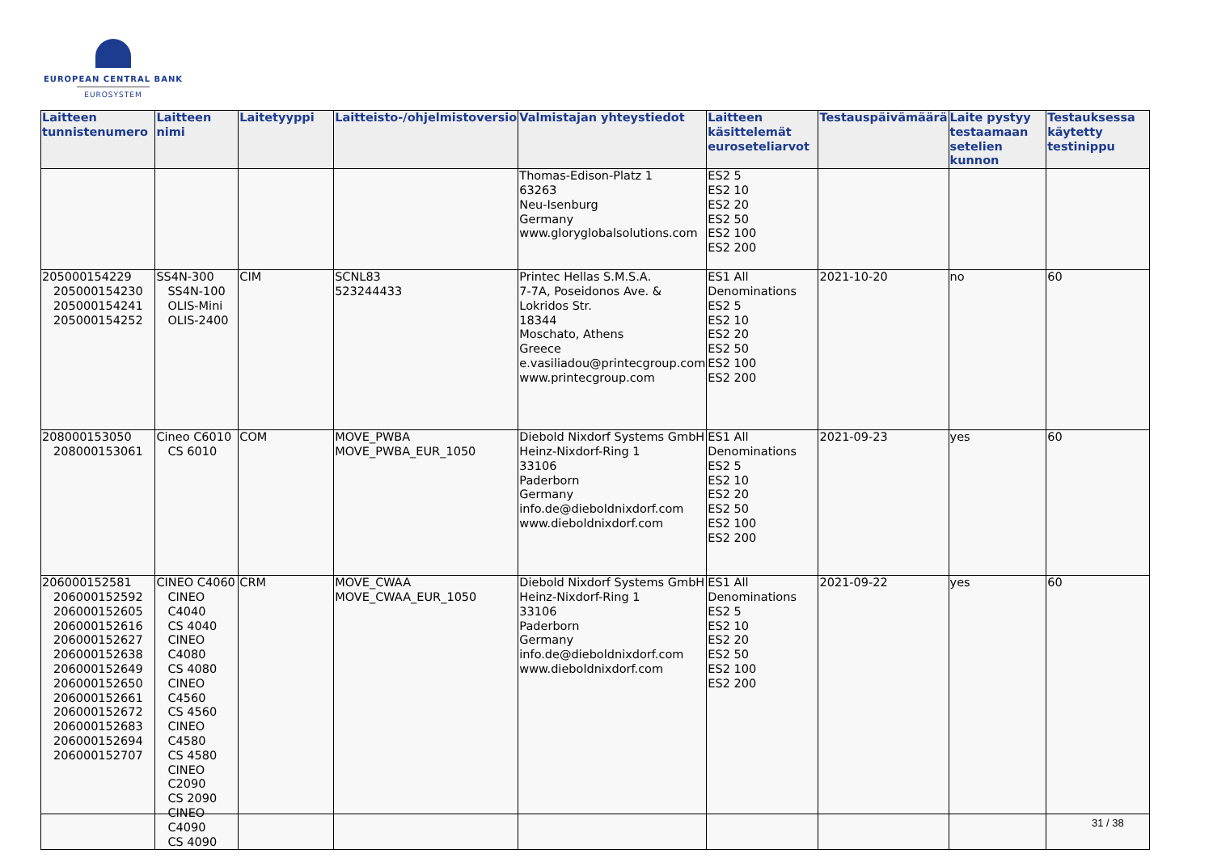EUROPEAN CENTRAL BANK
EUROSYSTEM
| Laitteen tunnistenumero | Laitteen nimi | Laitetyyppi | Laitteisto-/ohjelmistoversio | Valmistajan yhteystiedot | Laitteen käsittelemät euroseteliarvot | Testauspäivämäärä | Laite pystyy testaamaan setelien kunnon | Testauksessa käytetty testinippu |
| --- | --- | --- | --- | --- | --- | --- | --- | --- |
| | | | | Thomas-Edison-Platz 1 63263 Neu-Isenburg Germany www.gloryglobalsolutions.com | ES2 5 ES2 10 ES2 20 ES2 50 ES2 100 ES2 200 | | | |
| 205000154229 205000154230 205000154241 205000154252 | SS4N-300 SS4N-100 OLIS-Mini OLIS-2400 | CIM | SCNL83 523244433 | Printec Hellas S.M.S.A. 7-7A, Poseidonos Ave. & Lokridos Str. 18344 Moschato, Athens Greece e.vasiliadou@printecgroup.com www.printecgroup.com | ES1 All Denominations ES2 5 ES2 10 ES2 20 ES2 50 ES2 100 ES2 200 | 2021-10-20 | no | 60 |
| 208000153050 208000153061 | Cineo C6010 CS 6010 | COM | MOVE_PWBA MOVE_PWBA_EUR_1050 | Diebold Nixdorf Systems GmbH Heinz-Nixdorf-Ring 1 33106 Paderborn Germany info.de@dieboldnixdorf.com www.dieboldnixdorf.com | ES1 All Denominations ES2 5 ES2 10 ES2 20 ES2 50 ES2 100 ES2 200 | 2021-09-23 | yes | 60 |
| 206000152581 206000152592 206000152605 206000152616 206000152627 206000152638 206000152649 206000152650 206000152661 206000152672 206000152683 206000152694 206000152707 | CINEO C4060 CINEO C4040 CS 4040 CINEO C4080 CS 4080 CINEO C4560 CS 4560 CINEO C4580 CS 4580 CINEO C2090 CS 2090 CINEO C4090 CS 4090 | CRM | MOVE_CWAA MOVE_CWAA_EUR_1050 | Diebold Nixdorf Systems GmbH Heinz-Nixdorf-Ring 1 33106 Paderborn Germany info.de@dieboldnixdorf.com www.dieboldnixdorf.com | ES1 All Denominations ES2 5 ES2 10 ES2 20 ES2 50 ES2 100 ES2 200 | 2021-09-22 | yes | 60 |
31 / 38